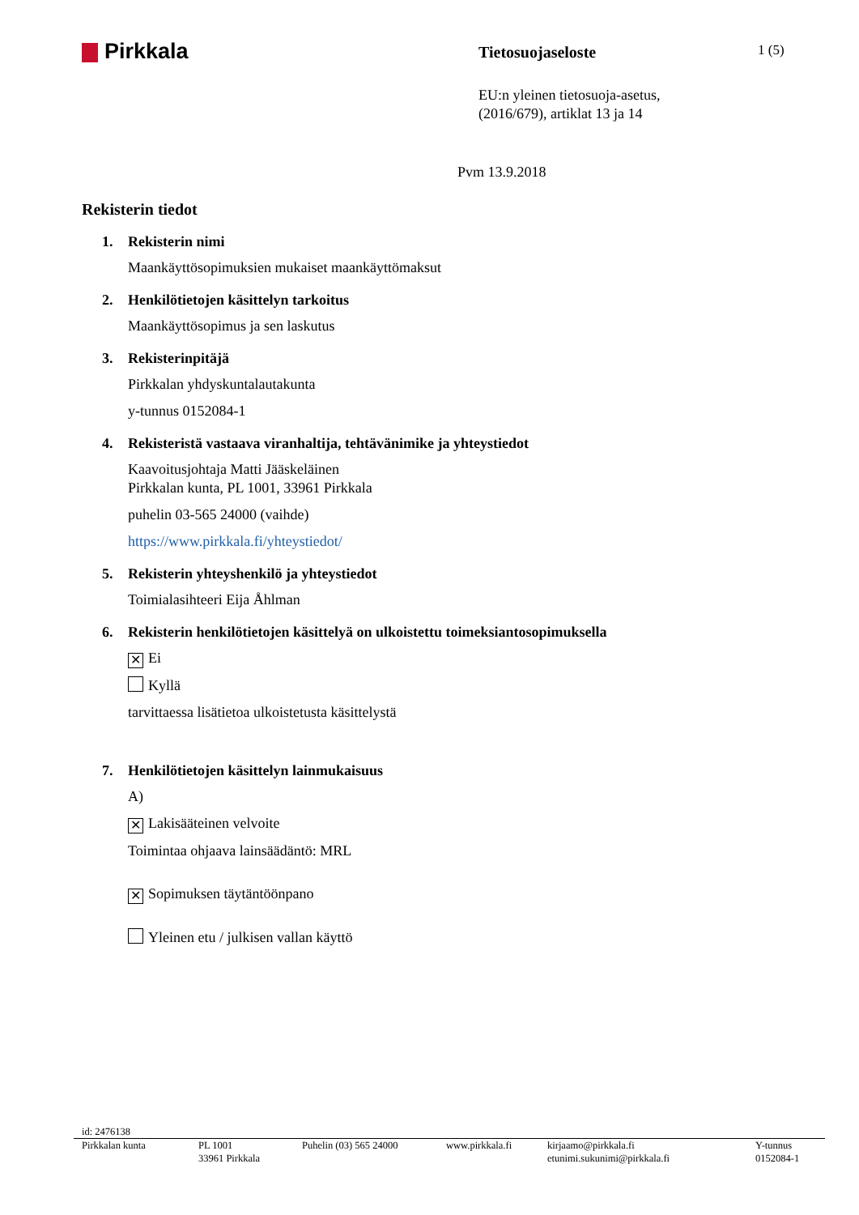Pirkkala
Tietosuojaseloste
1 (5)
EU:n yleinen tietosuoja-asetus,
(2016/679), artiklat 13 ja 14
Pvm 13.9.2018
Rekisterin tiedot
1. Rekisterin nimi
Maankäyttösopimuksien mukaiset maankäyttömaksut
2. Henkilötietojen käsittelyn tarkoitus
Maankäyttösopimus ja sen laskutus
3. Rekisterinpitäjä
Pirkkalan yhdyskuntalautakunta
y-tunnus 0152084-1
4. Rekisteristä vastaava viranhaltija, tehtävänimike ja yhteystiedot
Kaavoitusjohtaja Matti Jääskeläinen
Pirkkalan kunta, PL 1001, 33961 Pirkkala
puhelin 03-565 24000 (vaihde)
https://www.pirkkala.fi/yhteystiedot/
5. Rekisterin yhteyshenkilö ja yhteystiedot
Toimialasihteeri Eija Åhlman
6. Rekisterin henkilötietojen käsittelyä on ulkoistettu toimeksiantosopimuksella
✕ Ei
Kyllä
tarvittaessa lisätietoa ulkoistetusta käsittelystä
7. Henkilötietojen käsittelyn lainmukaisuus
A)
✕ Lakisääteinen velvoite
Toimintaa ohjaava lainsäädäntö: MRL
✕ Sopimuksen täytäntöönpano
Yleinen etu / julkisen vallan käyttö
id: 2476138
Pirkkalan kunta PL 1001
33961 Pirkkala
Puhelin (03) 565 24000 www.pirkkala.fi kirjaamo@pirkkala.fi
etunimi.sukunimi@pirkkala.fi
Y-tunnus
0152084-1